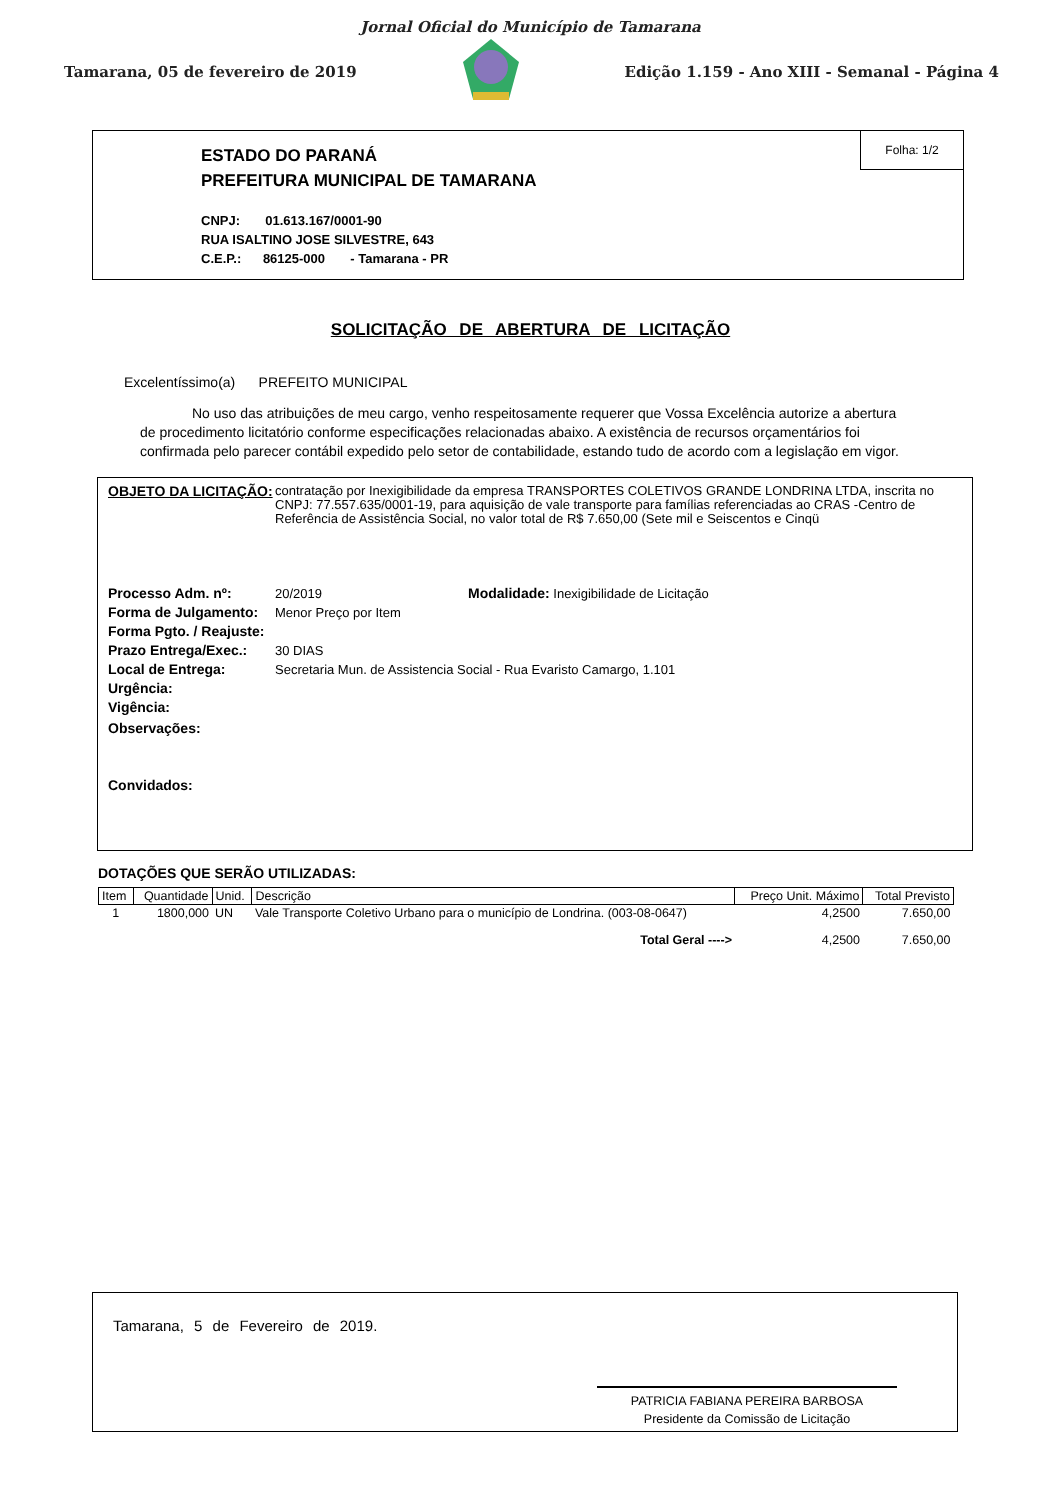Jornal Oficial do Município de Tamarana
Tamarana, 05 de fevereiro de 2019 Edição 1.159 - Ano XIII - Semanal - Página 4
Folha: 1/2
ESTADO DO PARANÁ
PREFEITURA MUNICIPAL DE TAMARANA
CNPJ: 01.613.167/0001-90
RUA ISALTINO JOSE SILVESTRE, 643
C.E.P.: 86125-000 - Tamarana - PR
SOLICITAÇÃO DE ABERTURA DE LICITAÇÃO
Excelentíssimo(a) PREFEITO MUNICIPAL
No uso das atribuições de meu cargo, venho respeitosamente requerer que Vossa Excelência autorize a abertura de procedimento licitatório conforme especificações relacionadas abaixo. A existência de recursos orçamentários foi confirmada pelo parecer contábil expedido pelo setor de contabilidade, estando tudo de acordo com a legislação em vigor.
OBJETO DA LICITAÇÃO:
contratação por Inexigibilidade da empresa TRANSPORTES COLETIVOS GRANDE LONDRINA LTDA, inscrita no CNPJ: 77.557.635/0001-19, para aquisição de vale transporte para famílias referenciadas ao CRAS -Centro de Referência de Assistência Social, no valor total de R$ 7.650,00 (Sete mil e Seiscentos e Cinqü
Processo Adm. nº: 20/2019 Modalidade: Inexigibilidade de Licitação
Forma de Julgamento:
Menor Preço por Item
Forma Pgto. / Reajuste:
Prazo Entrega/Exec.:
30 DIAS
Local de Entrega: Secretaria Mun. de Assistencia Social - Rua Evaristo Camargo, 1.101
Urgência:
Vigência:
Observações:
Convidados:
DOTAÇÕES QUE SERÃO UTILIZADAS:
| Item | Quantidade | Unid. | Descrição | Preço Unit. Máximo | Total Previsto |
| --- | --- | --- | --- | --- | --- |
| 1 | 1800,000 | UN | Vale Transporte Coletivo Urbano para o município de Londrina. (003-08-0647) | 4,2500 | 7.650,00 |
| Total Geral ----> | | | | 4,2500 | 7.650,00 |
Tamarana, 5 de Fevereiro de 2019.
PATRICIA FABIANA PEREIRA BARBOSA
Presidente da Comissão de Licitação